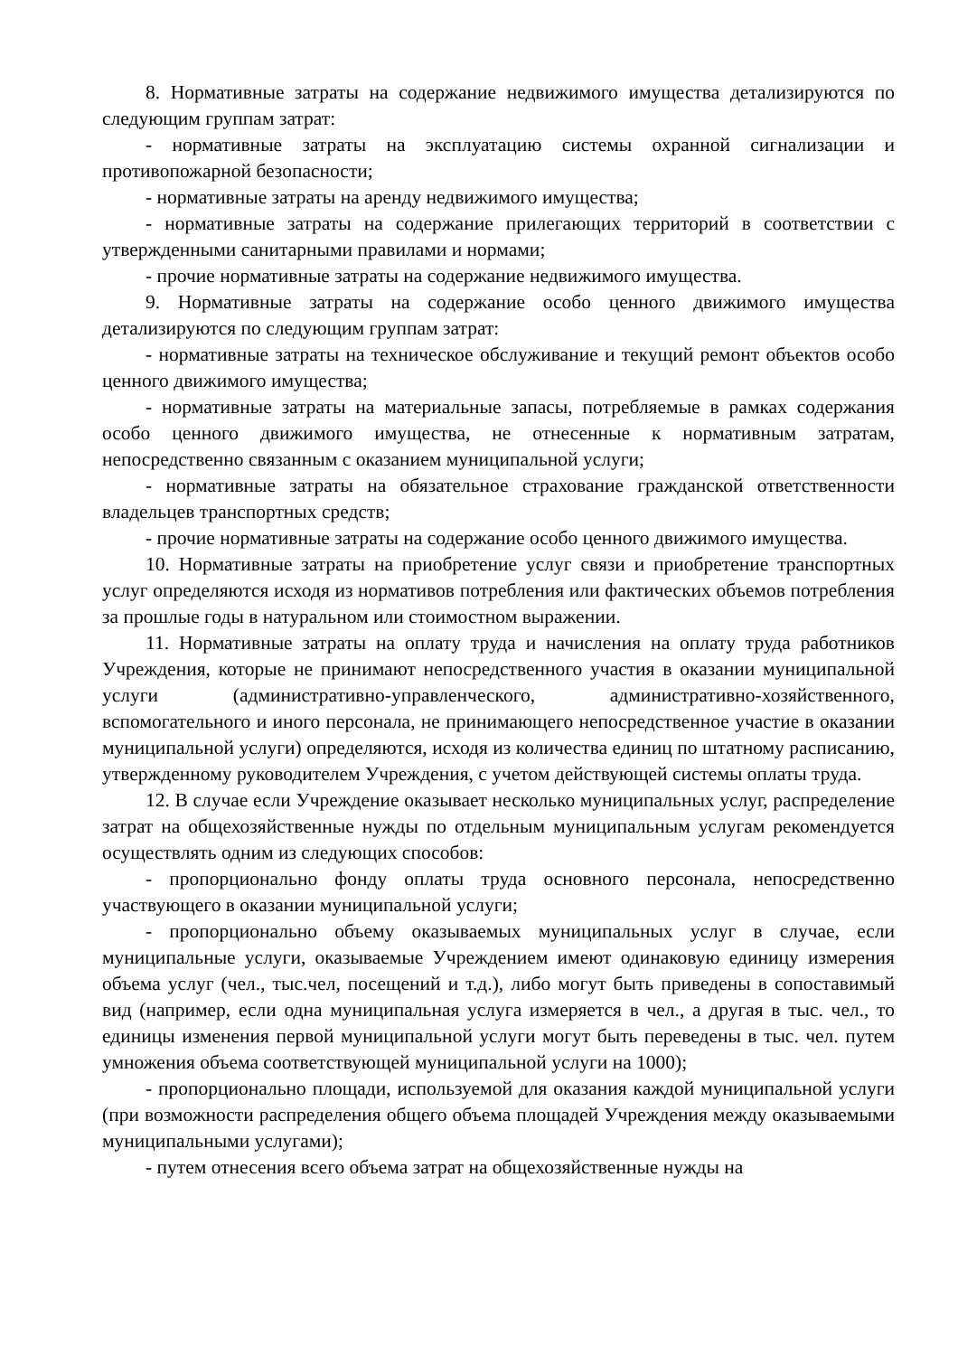8. Нормативные затраты на содержание недвижимого имущества детализируются по следующим группам затрат:
- нормативные затраты на эксплуатацию системы охранной сигнализации и противопожарной безопасности;
- нормативные затраты на аренду недвижимого имущества;
- нормативные затраты на содержание прилегающих территорий в соответствии с утвержденными санитарными правилами и нормами;
- прочие нормативные затраты на содержание недвижимого имущества.
9. Нормативные затраты на содержание особо ценного движимого имущества детализируются по следующим группам затрат:
- нормативные затраты на техническое обслуживание и текущий ремонт объектов особо ценного движимого имущества;
- нормативные затраты на материальные запасы, потребляемые в рамках содержания особо ценного движимого имущества, не отнесенные к нормативным затратам, непосредственно связанным с оказанием муниципальной услуги;
- нормативные затраты на обязательное страхование гражданской ответственности владельцев транспортных средств;
- прочие нормативные затраты на содержание особо ценного движимого имущества.
10. Нормативные затраты на приобретение услуг связи и приобретение транспортных услуг определяются исходя из нормативов потребления или фактических объемов потребления за прошлые годы в натуральном или стоимостном выражении.
11. Нормативные затраты на оплату труда и начисления на оплату труда работников Учреждения, которые не принимают непосредственного участия в оказании муниципальной услуги (административно-управленческого, административно-хозяйственного, вспомогательного и иного персонала, не принимающего непосредственное участие в оказании муниципальной услуги) определяются, исходя из количества единиц по штатному расписанию, утвержденному руководителем Учреждения, с учетом действующей системы оплаты труда.
12. В случае если Учреждение оказывает несколько муниципальных услуг, распределение затрат на общехозяйственные нужды по отдельным муниципальным услугам рекомендуется осуществлять одним из следующих способов:
- пропорционально фонду оплаты труда основного персонала, непосредственно участвующего в оказании муниципальной услуги;
- пропорционально объему оказываемых муниципальных услуг в случае, если муниципальные услуги, оказываемые Учреждением имеют одинаковую единицу измерения объема услуг (чел., тыс.чел, посещений и т.д.), либо могут быть приведены в сопоставимый вид (например, если одна муниципальная услуга измеряется в чел., а другая в тыс. чел., то единицы изменения первой муниципальной услуги могут быть переведены в тыс. чел. путем умножения объема соответствующей муниципальной услуги на 1000);
- пропорционально площади, используемой для оказания каждой муниципальной услуги (при возможности распределения общего объема площадей Учреждения между оказываемыми муниципальными услугами);
- путем отнесения всего объема затрат на общехозяйственные нужды на